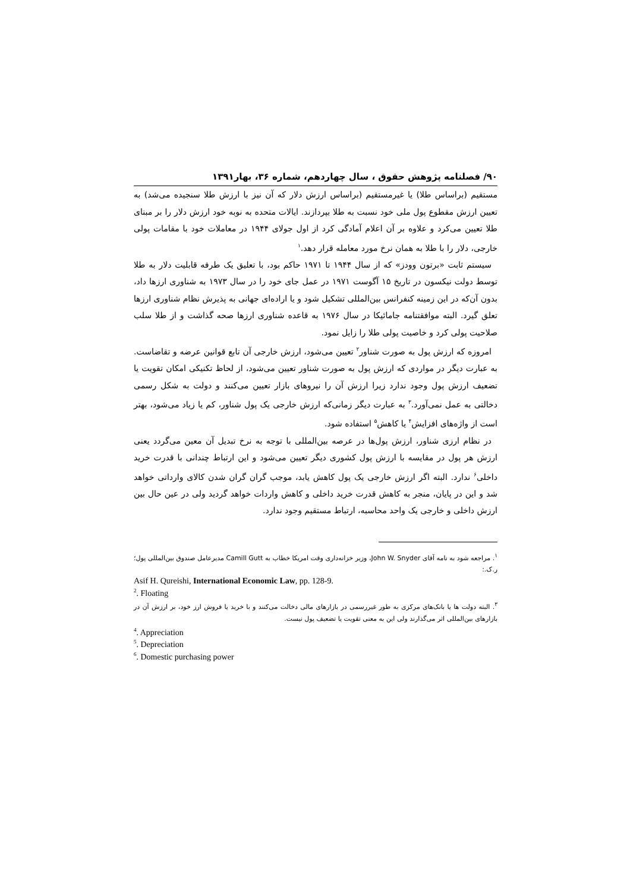۹۰/ فصلنامه پژوهش حقوق ، سال چهاردهم، شماره ۳۶، بهار۱۳۹۱
مستقیم (براساس طلا) یا غیرمستقیم (براساس ارزش دلار که آن نیز با ارزش طلا سنجیده می‌شد) به تعیین ارزش مقطوع پول ملی خود نسبت به طلا بپردازند. ایالات متحده به نوبه خود ارزش دلار را بر مبنای طلا تعیین می‌کرد و علاوه بر آن اعلام آمادگی کرد از اول جولای ۱۹۴۴ در معاملات خود با مقامات پولی خارجی، دلار را با طلا به همان نرخ مورد معامله قرار دهد.<sup>۱</sup>
سیستم ثابت «برتون وودز» که از سال ۱۹۴۴ تا ۱۹۷۱ حاکم بود، با تعلیق یک طرفه قابلیت دلار به طلا توسط دولت نیکسون در تاریخ ۱۵ آگوست ۱۹۷۱ در عمل جای خود را در سال ۱۹۷۳ به شناوری ارزها داد، بدون آن‌که در این زمینه کنفرانس بین‌المللی تشکیل شود و یا اراده‌ای جهانی به پذیرش نظام شناوری ارزها تعلق گیرد. البته موافقتنامه جامائیکا در سال ۱۹۷۶ به قاعده شناوری ارزها صحه گذاشت و از طلا سلب صلاحیت پولی کرد و خاصیت پولی طلا را زایل نمود.
امروزه که ارزش پول به صورت شناور<sup>۲</sup> تعیین می‌شود، ارزش خارجی آن تابع قوانین عرضه و تقاضاست. به عبارت دیگر در مواردی که ارزش پول به صورت شناور تعیین می‌شود، از لحاظ تکنیکی امکان تقویت یا تضعیف ارزش پول وجود ندارد زیرا ارزش آن را نیروهای بازار تعیین می‌کنند و دولت به شکل رسمی دخالتی به عمل نمی‌آورد.<sup>۳</sup> به عبارت دیگر زمانی‌که ارزش خارجی یک پول شناور، کم یا زیاد می‌شود، بهتر است از واژه‌های افزایش<sup>۴</sup> یا کاهش<sup>۵</sup> استفاده شود.
در نظام ارزی شناور، ارزش پول‌ها در عرصه بین‌المللی با توجه به نرخ تبدیل آن معین می‌گردد یعنی ارزش هر پول در مقایسه با ارزش پول کشوری دیگر تعیین می‌شود و این ارتباط چندانی با قدرت خرید داخلی<sup>۶</sup> ندارد. البته اگر ارزش خارجی یک پول کاهش یابد، موجب گران گران شدن کالای وارداتی خواهد شد و این در پایان، منجر به کاهش قدرت خرید داخلی و کاهش واردات خواهد گردید ولی در عین حال بین ارزش داخلی و خارجی یک واحد محاسبه، ارتباط مستقیم وجود ندارد.
<sup>۱</sup>. مراجعه شود به نامه آقای John W. Snyder، وزیر خزانه‌داری وقت امریکا خطاب به Camill Gutt مدیرعامل صندوق بین‌المللی پول؛ ر.ک.:
Asif H. Qureishi, International Economic Law, pp. 128-9.
<sup>2</sup>. Floating
<sup>۳</sup>. البته دولت ها یا بانک‌های مرکزی به طور غیررسمی در بازارهای مالی دخالت می‌کنند و با خرید یا فروش ارز خود، بر ارزش آن در بازارهای بین‌المللی اثر می‌گذارند ولی این به معنی تقویت یا تضعیف پول نیست.
<sup>4</sup>. Appreciation
<sup>5</sup>. Depreciation
<sup>6</sup>. Domestic purchasing power